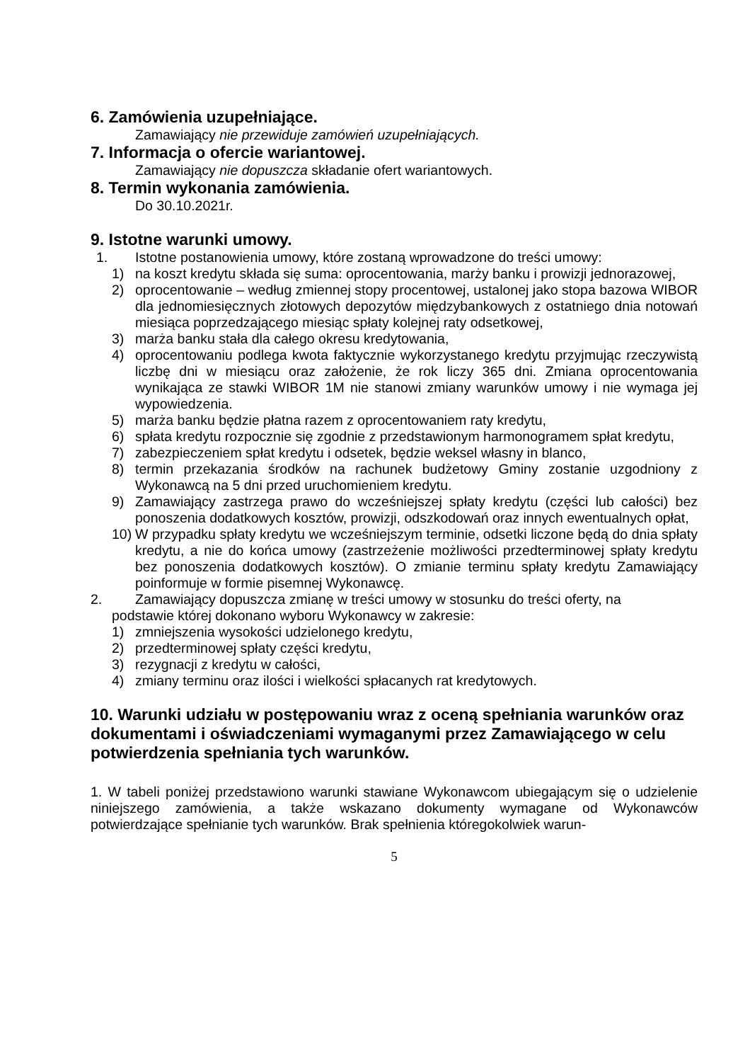6. Zamówienia uzupełniające.
Zamawiający nie przewiduje zamówień uzupełniających.
7. Informacja o ofercie wariantowej.
Zamawiający nie dopuszcza składanie ofert wariantowych.
8. Termin wykonania zamówienia.
Do 30.10.2021r.
9. Istotne warunki umowy.
1. Istotne postanowienia umowy, które zostaną wprowadzone do treści umowy:
1) na koszt kredytu składa się suma: oprocentowania, marży banku i prowizji jednorazowej,
2) oprocentowanie – według zmiennej stopy procentowej, ustalonej jako stopa bazowa WIBOR dla jednomiesięcznych złotowych depozytów międzybankowych z ostatniego dnia notowań miesiąca poprzedzającego miesiąc spłaty kolejnej raty odsetkowej,
3) marża banku stała dla całego okresu kredytowania,
4) oprocentowaniu podlega kwota faktycznie wykorzystanego kredytu przyjmując rzeczywistą liczbę dni w miesiącu oraz założenie, że rok liczy 365 dni. Zmiana oprocentowania wynikająca ze stawki WIBOR 1M nie stanowi zmiany warunków umowy i nie wymaga jej wypowiedzenia.
5) marża banku będzie płatna razem z oprocentowaniem raty kredytu,
6) spłata kredytu rozpocznie się zgodnie z przedstawionym harmonogramem spłat kredytu,
7) zabezpieczeniem spłat kredytu i odsetek, będzie weksel własny in blanco,
8) termin przekazania środków na rachunek budżetowy Gminy zostanie uzgodniony z Wykonawcą na 5 dni przed uruchomieniem kredytu.
9) Zamawiający zastrzega prawo do wcześniejszej spłaty kredytu (części lub całości) bez ponoszenia dodatkowych kosztów, prowizji, odszkodowań oraz innych ewentualnych opłat,
10) W przypadku spłaty kredytu we wcześniejszym terminie, odsetki liczone będą do dnia spłaty kredytu, a nie do końca umowy (zastrzeżenie możliwości przedterminowej spłaty kredytu bez ponoszenia dodatkowych kosztów). O zmianie terminu spłaty kredytu Zamawiający poinformuje w formie pisemnej Wykonawcę.
2. Zamawiający dopuszcza zmianę w treści umowy w stosunku do treści oferty, na
podstawie której dokonano wyboru Wykonawcy w zakresie:
1) zmniejszenia wysokości udzielonego kredytu,
2) przedterminowej spłaty części kredytu,
3) rezygnacji z kredytu w całości,
4) zmiany terminu oraz ilości i wielkości spłacanych rat kredytowych.
10. Warunki udziału w postępowaniu wraz z oceną spełniania warunków oraz dokumentami i oświadczeniami wymaganymi przez Zamawiającego w celu potwierdzenia spełniania tych warunków.
1. W tabeli poniżej przedstawiono warunki stawiane Wykonawcom ubiegającym się o udzielenie niniejszego zamówienia, a także wskazano dokumenty wymagane od Wykonawców potwierdzające spełnianie tych warunków. Brak spełnienia któregokolwiek warun-
5